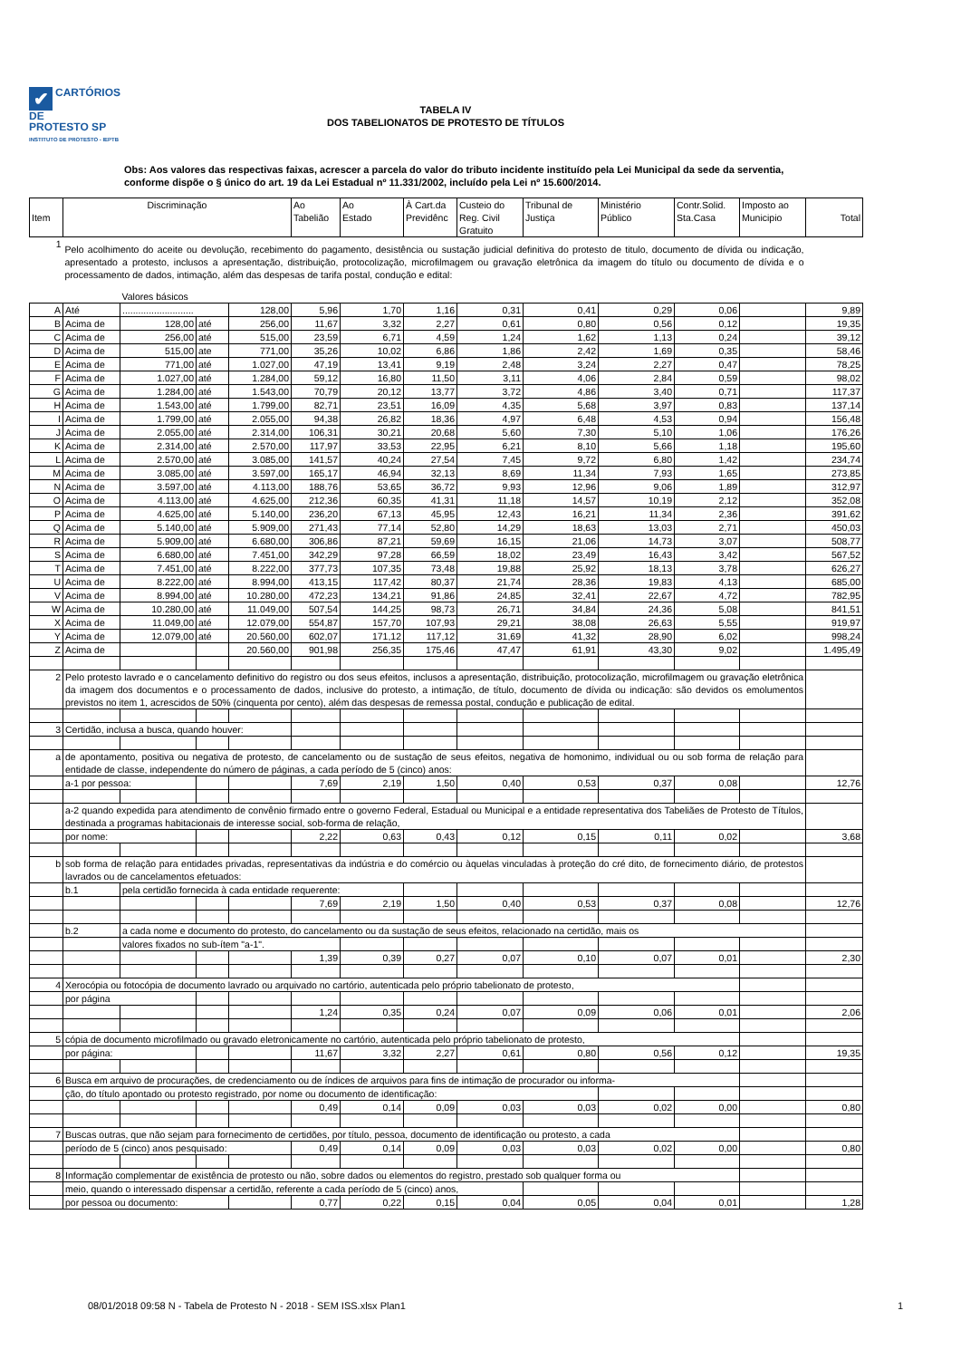✔ CARTÓRIOS DE
PROTESTO SP
INSTITUTO DE PROTESTO - IEPTB
TABELA IV
DOS TABELIONATOS DE PROTESTO DE TÍTULOS
Obs: Aos valores das respectivas faixas, acrescer a parcela do valor do tributo incidente instituído pela Lei Municipal da sede da serventia, conforme dispõe o § único do art. 19 da Lei Estadual nº 11.331/2002, incluído pela Lei nº 15.600/2014.
| Item | Discriminação | | | | Ao Tabelião | Ao Estado | À Cart.da Previdênc | Custeio do Reg. Civil Gratuito | Tribunal de Justiça | Ministério Público | Contr.Solid. Sta.Casa | Imposto ao Municipio | Total |
| --- | --- | --- | --- | --- | --- | --- | --- | --- | --- | --- | --- | --- | --- |
| 1 | Pelo acolhimento do aceite ou devolução, recebimento do pagamento, desistência ou sustação judicial definitiva do protesto de titulo, documento de dívida ou indicação, apresentado a protesto, inclusos a apresentação, distribuição, protocolização, microfilmagem ou gravação eletrônica da imagem do título ou documento de dívida e o processamento de dados, intimação, além das despesas de tarifa postal, condução e edital: | | | | | | | | | | | | |
| | | Valores básicos | | | | | | | | | | | |
| A | Até | ........................... | | 128,00 | 5,96 | 1,70 | 1,16 | 0,31 | 0,41 | 0,29 | 0,06 | | 9,89 |
| B | Acima de | 128,00 | até | 256,00 | 11,67 | 3,32 | 2,27 | 0,61 | 0,80 | 0,56 | 0,12 | | 19,35 |
| C | Acima de | 256,00 | até | 515,00 | 23,59 | 6,71 | 4,59 | 1,24 | 1,62 | 1,13 | 0,24 | | 39,12 |
| D | Acima de | 515,00 | ate | 771,00 | 35,26 | 10,02 | 6,86 | 1,86 | 2,42 | 1,69 | 0,35 | | 58,46 |
| E | Acima de | 771,00 | até | 1.027,00 | 47,19 | 13,41 | 9,19 | 2,48 | 3,24 | 2,27 | 0,47 | | 78,25 |
| F | Acima de | 1.027,00 | até | 1.284,00 | 59,12 | 16,80 | 11,50 | 3,11 | 4,06 | 2,84 | 0,59 | | 98,02 |
| G | Acima de | 1.284,00 | até | 1.543,00 | 70,79 | 20,12 | 13,77 | 3,72 | 4,86 | 3,40 | 0,71 | | 117,37 |
| H | Acima de | 1.543,00 | até | 1.799,00 | 82,71 | 23,51 | 16,09 | 4,35 | 5,68 | 3,97 | 0,83 | | 137,14 |
| I | Acima de | 1.799,00 | até | 2.055,00 | 94,38 | 26,82 | 18,36 | 4,97 | 6,48 | 4,53 | 0,94 | | 156,48 |
| J | Acima de | 2.055,00 | até | 2.314,00 | 106,31 | 30,21 | 20,68 | 5,60 | 7,30 | 5,10 | 1,06 | | 176,26 |
| K | Acima de | 2.314,00 | até | 2.570,00 | 117,97 | 33,53 | 22,95 | 6,21 | 8,10 | 5,66 | 1,18 | | 195,60 |
| L | Acima de | 2.570,00 | até | 3.085,00 | 141,57 | 40,24 | 27,54 | 7,45 | 9,72 | 6,80 | 1,42 | | 234,74 |
| M | Acima de | 3.085,00 | até | 3.597,00 | 165,17 | 46,94 | 32,13 | 8,69 | 11,34 | 7,93 | 1,65 | | 273,85 |
| N | Acima de | 3.597,00 | até | 4.113,00 | 188,76 | 53,65 | 36,72 | 9,93 | 12,96 | 9,06 | 1,89 | | 312,97 |
| O | Acima de | 4.113,00 | até | 4.625,00 | 212,36 | 60,35 | 41,31 | 11,18 | 14,57 | 10,19 | 2,12 | | 352,08 |
| P | Acima de | 4.625,00 | até | 5.140,00 | 236,20 | 67,13 | 45,95 | 12,43 | 16,21 | 11,34 | 2,36 | | 391,62 |
| Q | Acima de | 5.140,00 | até | 5.909,00 | 271,43 | 77,14 | 52,80 | 14,29 | 18,63 | 13,03 | 2,71 | | 450,03 |
| R | Acima de | 5.909,00 | até | 6.680,00 | 306,86 | 87,21 | 59,69 | 16,15 | 21,06 | 14,73 | 3,07 | | 508,77 |
| S | Acima de | 6.680,00 | até | 7.451,00 | 342,29 | 97,28 | 66,59 | 18,02 | 23,49 | 16,43 | 3,42 | | 567,52 |
| T | Acima de | 7.451,00 | até | 8.222,00 | 377,73 | 107,35 | 73,48 | 19,88 | 25,92 | 18,13 | 3,78 | | 626,27 |
| U | Acima de | 8.222,00 | até | 8.994,00 | 413,15 | 117,42 | 80,37 | 21,74 | 28,36 | 19,83 | 4,13 | | 685,00 |
| V | Acima de | 8.994,00 | até | 10.280,00 | 472,23 | 134,21 | 91,86 | 24,85 | 32,41 | 22,67 | 4,72 | | 782,95 |
| W | Acima de | 10.280,00 | até | 11.049,00 | 507,54 | 144,25 | 98,73 | 26,71 | 34,84 | 24,36 | 5,08 | | 841,51 |
| X | Acima de | 11.049,00 | até | 12.079,00 | 554,87 | 157,70 | 107,93 | 29,21 | 38,08 | 26,63 | 5,55 | | 919,97 |
| Y | Acima de | 12.079,00 | até | 20.560,00 | 602,07 | 171,12 | 117,12 | 31,69 | 41,32 | 28,90 | 6,02 | | 998,24 |
| Z | Acima de | | | 20.560,00 | 901,98 | 256,35 | 175,46 | 47,47 | 61,91 | 43,30 | 9,02 | | 1.495,49 |
| 2 | Pelo protesto lavrado e o cancelamento definitivo do registro ou dos seus efeitos, inclusos a apresentação, distribuição, protocolização, microfilmagem ou gravação eletrônica da imagem dos documentos e o processamento de dados, inclusive do protesto, a intimação, de título, documento de dívida ou indicação: são devidos os emolumentos previstos no item 1, acrescidos de 50% (cinquenta por cento), além das despesas de remessa postal, condução e publicação de edital. | | | | | | | | | | | | |
| 3 | Certidão, inclusa a busca, quando houver: | | | | | | | | | | | | |
| a | de apontamento, positiva ou negativa de protesto, de cancelamento ou de sustação de seus efeitos, negativa de homonimo, individual ou ou sob forma de relação para entidade de classe, independente do número de páginas, a cada período de 5 (cinco) anos: | | | | | | | | | | | | |
| | a-1 por pessoa: | | | | 7,69 | 2,19 | 1,50 | 0,40 | 0,53 | 0,37 | 0,08 | | 12,76 |
| | a-2 quando expedida para atendimento de convênio firmado entre o governo Federal, Estadual ou Municipal e a entidade representativa dos Tabeliães de Protesto de Títulos, destinada a programas habitacionais de interesse social, sob-forma de relação, | | | | | | | | | | | | |
| | por nome: | | | | 2,22 | 0,63 | 0,43 | 0,12 | 0,15 | 0,11 | 0,02 | | 3,68 |
| b | sob forma de relação para entidades privadas, representativas da indústria e do comércio ou àquelas vinculadas à proteção do cré dito, de fornecimento diário, de protestos lavrados ou de cancelamentos efetuados: | | | | | | | | | | | | |
| | b.1 | pela certidão fornecida à cada entidade requerente: | | | | | | | | | | | |
| | | | | | 7,69 | 2,19 | 1,50 | 0,40 | 0,53 | 0,37 | 0,08 | | 12,76 |
| | b.2 | a cada nome e documento do protesto, do cancelamento ou da sustação de seus efeitos, relacionado na certidão, mais os | | | | | | | | | | | |
| | | valores fixados no sub-ítem "a-1". | | | | | | | | | | | |
| | | | | | 1,39 | 0,39 | 0,27 | 0,07 | 0,10 | 0,07 | 0,01 | | 2,30 |
| 4 | Xerocópia ou fotocópia de documento lavrado ou arquivado no cartório, autenticada pelo próprio tabelionato de protesto, | | | | | | | | | | | | |
| | por página | | | | | | | | | | | | |
| | | | | | 1,24 | 0,35 | 0,24 | 0,07 | 0,09 | 0,06 | 0,01 | | 2,06 |
| 5 | cópia de documento microfilmado ou gravado eletronicamente no cartório, autenticada pelo próprio tabelionato de protesto, | | | | | | | | | | | | |
| | por página: | | | | 11,67 | 3,32 | 2,27 | 0,61 | 0,80 | 0,56 | 0,12 | | 19,35 |
| 6 | Busca em arquivo de procurações, de credenciamento ou de índices de arquivos para fins de intimação de procurador ou informa- | | | | | | | | | | | | |
| | ção, do título apontado ou protesto registrado, por nome ou documento de identificação: | | | | | | | | | | | | |
| | | | | | 0,49 | 0,14 | 0,09 | 0,03 | 0,03 | 0,02 | 0,00 | | 0,80 |
| 7 | Buscas outras, que não sejam para fornecimento de certidões, por título, pessoa, documento de identificação ou protesto, a cada | | | | | | | | | | | | |
| | período de 5 (cinco) anos pesquisado: | | | | 0,49 | 0,14 | 0,09 | 0,03 | 0,03 | 0,02 | 0,00 | | 0,80 |
| 8 | Informação complementar de existência de protesto ou não, sobre dados ou elementos do registro, prestado sob qualquer forma ou | | | | | | | | | | | | |
| | meio, quando o interessado dispensar a certidão, referente a cada período de 5 (cinco) anos, | | | | | | | | | | | | |
| | por pessoa ou documento: | | | | 0,77 | 0,22 | 0,15 | 0,04 | 0,05 | 0,04 | 0,01 | | 1,28 |
08/01/2018 09:58 N - Tabela de Protesto N - 2018 - SEM ISS.xlsx Plan1 1